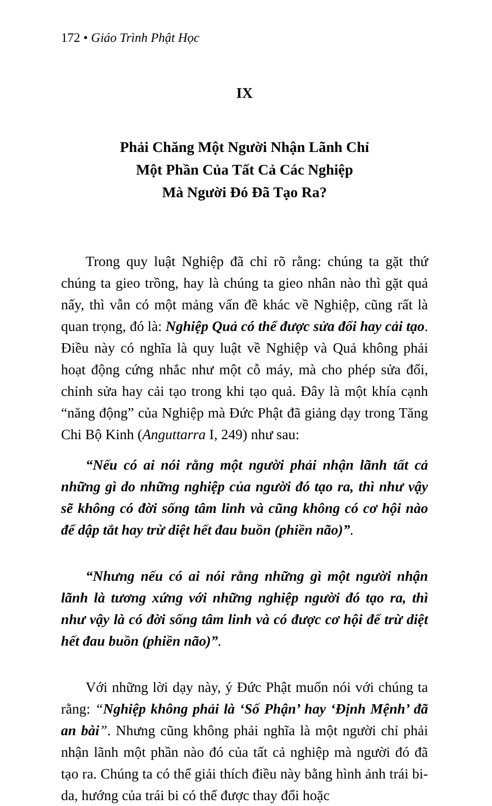172 • Giáo Trình Phật Học
IX
Phải Chăng Một Người Nhận Lãnh Chỉ
Một Phần Của Tất Cả Các Nghiệp
Mà Người Đó Đã Tạo Ra?
Trong quy luật Nghiệp đã chỉ rõ rằng: chúng ta gặt thứ chúng ta gieo trồng, hay là chúng ta gieo nhân nào thì gặt quả nấy, thì vẫn có một mảng vấn đề khác về Nghiệp, cũng rất là quan trọng, đó là: Nghiệp Quả có thể được sửa đổi hay cải tạo. Điều này có nghĩa là quy luật về Nghiệp và Quả không phải hoạt động cứng nhắc như một cỗ máy, mà cho phép sửa đổi, chỉnh sửa hay cải tạo trong khi tạo quả. Đây là một khía cạnh “năng động” của Nghiệp mà Đức Phật đã giảng dạy trong Tăng Chi Bộ Kinh (Anguttarra I, 249) như sau:
“Nếu có ai nói rằng một người phải nhận lãnh tất cả những gì do những nghiệp của người đó tạo ra, thì như vậy sẽ không có đời sống tâm linh và cũng không có cơ hội nào để dập tắt hay trừ diệt hết đau buồn (phiền não)”.
“Nhưng nếu có ai nói rằng những gì một người nhận lãnh là tương xứng với những nghiệp người đó tạo ra, thì như vậy là có đời sống tâm linh và có được cơ hội để trừ diệt hết đau buồn (phiền não)”.
Với những lời dạy này, ý Đức Phật muốn nói với chúng ta rằng: “Nghiệp không phải là ‘Số Phận’ hay ‘Định Mệnh’ đã an bài”. Nhưng cũng không phải nghĩa là một người chỉ phải nhận lãnh một phần nào đó của tất cả nghiệp mà người đó đã tạo ra. Chúng ta có thể giải thích điều này bằng hình ảnh trái bi-da, hướng của trái bi có thể được thay đổi hoặc